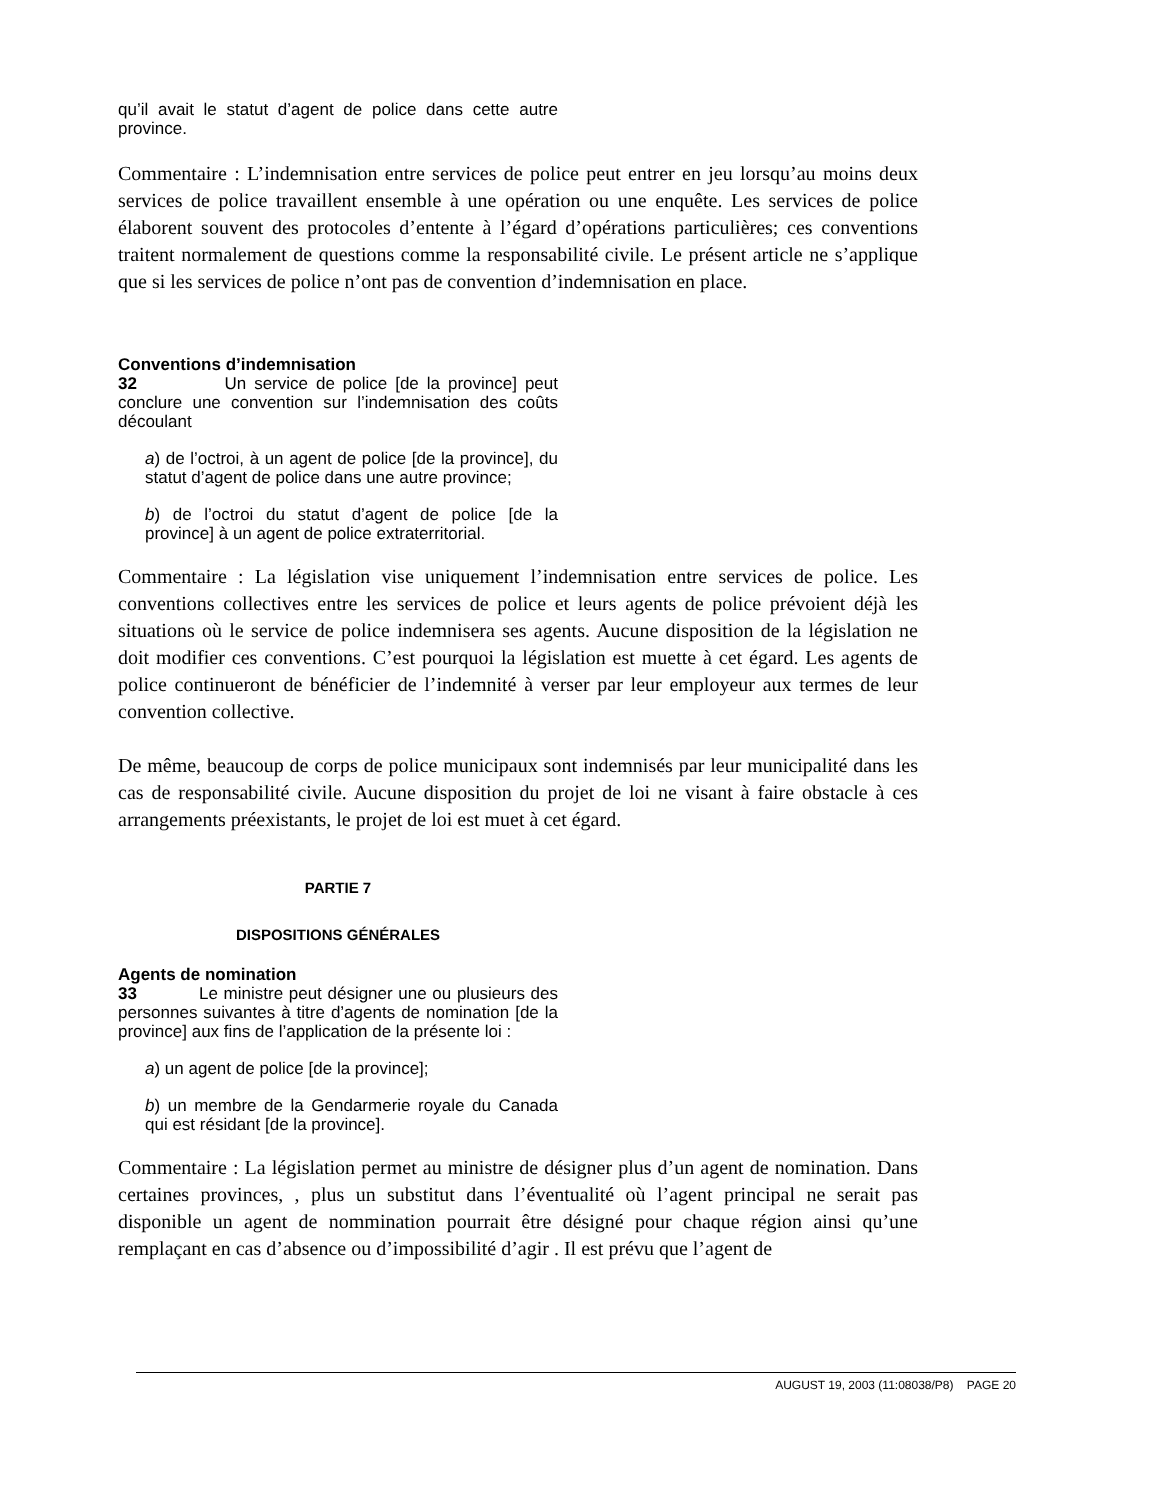qu’il avait le statut d’agent de police dans cette autre province.
Commentaire : L’indemnisation entre services de police peut entrer en jeu lorsqu’au moins deux services de police travaillent ensemble à une opération ou une enquête. Les services de police élaborent souvent des protocoles d’entente à l’égard d’opérations particulières; ces conventions traitent normalement de questions comme la responsabilité civile. Le présent article ne s’applique que si les services de police n’ont pas de convention d’indemnisation en place.
Conventions d’indemnisation
32 Un service de police [de la province] peut conclure une convention sur l’indemnisation des coûts découlant
a) de l’octroi, à un agent de police [de la province], du statut d’agent de police dans une autre province;
b) de l’octroi du statut d’agent de police [de la province] à un agent de police extraterritorial.
Commentaire : La législation vise uniquement l’indemnisation entre services de police. Les conventions collectives entre les services de police et leurs agents de police prévoient déjà les situations où le service de police indemnisera ses agents. Aucune disposition de la législation ne doit modifier ces conventions. C’est pourquoi la législation est muette à cet égard. Les agents de police continueront de bénéficier de l’indemnité à verser par leur employeur aux termes de leur convention collective.
De même, beaucoup de corps de police municipaux sont indemnisés par leur municipalité dans les cas de responsabilité civile. Aucune disposition du projet de loi ne visant à faire obstacle à ces arrangements préexistants, le projet de loi est muet à cet égard.
PARTIE 7
DISPOSITIONS GÉNÉRALES
Agents de nomination
33 Le ministre peut désigner une ou plusieurs des personnes suivantes à titre d’agents de nomination [de la province] aux fins de l’application de la présente loi :
a) un agent de police [de la province];
b) un membre de la Gendarmerie royale du Canada qui est résidant [de la province].
Commentaire : La législation permet au ministre de désigner plus d’un agent de nomination. Dans certaines provinces, , plus un substitut dans l’éventualité où l’agent principal ne serait pas disponible un agent de nommination pourrait être désigné pour chaque région ainsi qu’une remplaçant en cas d’absence ou d’impossibilité d’agir . Il est prévu que l’agent de
AUGUST 19, 2003 (11:08038/P8) PAGE 20